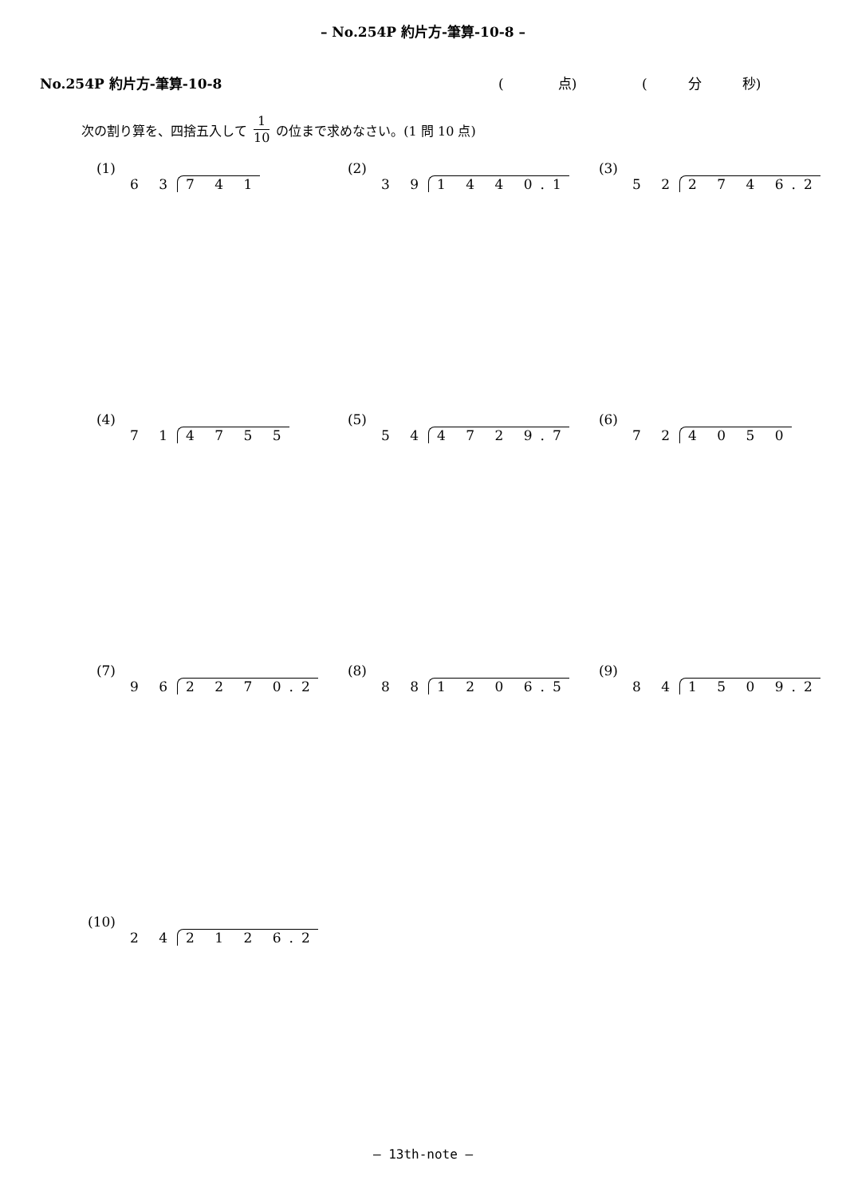– No.254P 約片方-筆算-10-8 –
No.254P 約片方-筆算-10-8 (　　　　点) (　　　分　　　秒)
次の割り算を、四捨五入して 1 10 の位まで求めなさい。(1 問 10 点)
(1) 6 3 7 4 1
(2) 3 9 1 4 4 0.1
(3) 5 2 2 7 4 6.2
(4) 7 1 4 7 5 5
(5) 5 4 4 7 2 9.7
(6) 7 2 4 0 5 0
(7) 9 6 2 2 7 0.2
(8) 8 8 1 2 0 6.5
(9) 8 4 1 5 0 9.2
(10) 2 4 2 1 2 6.2
– 13th-note –